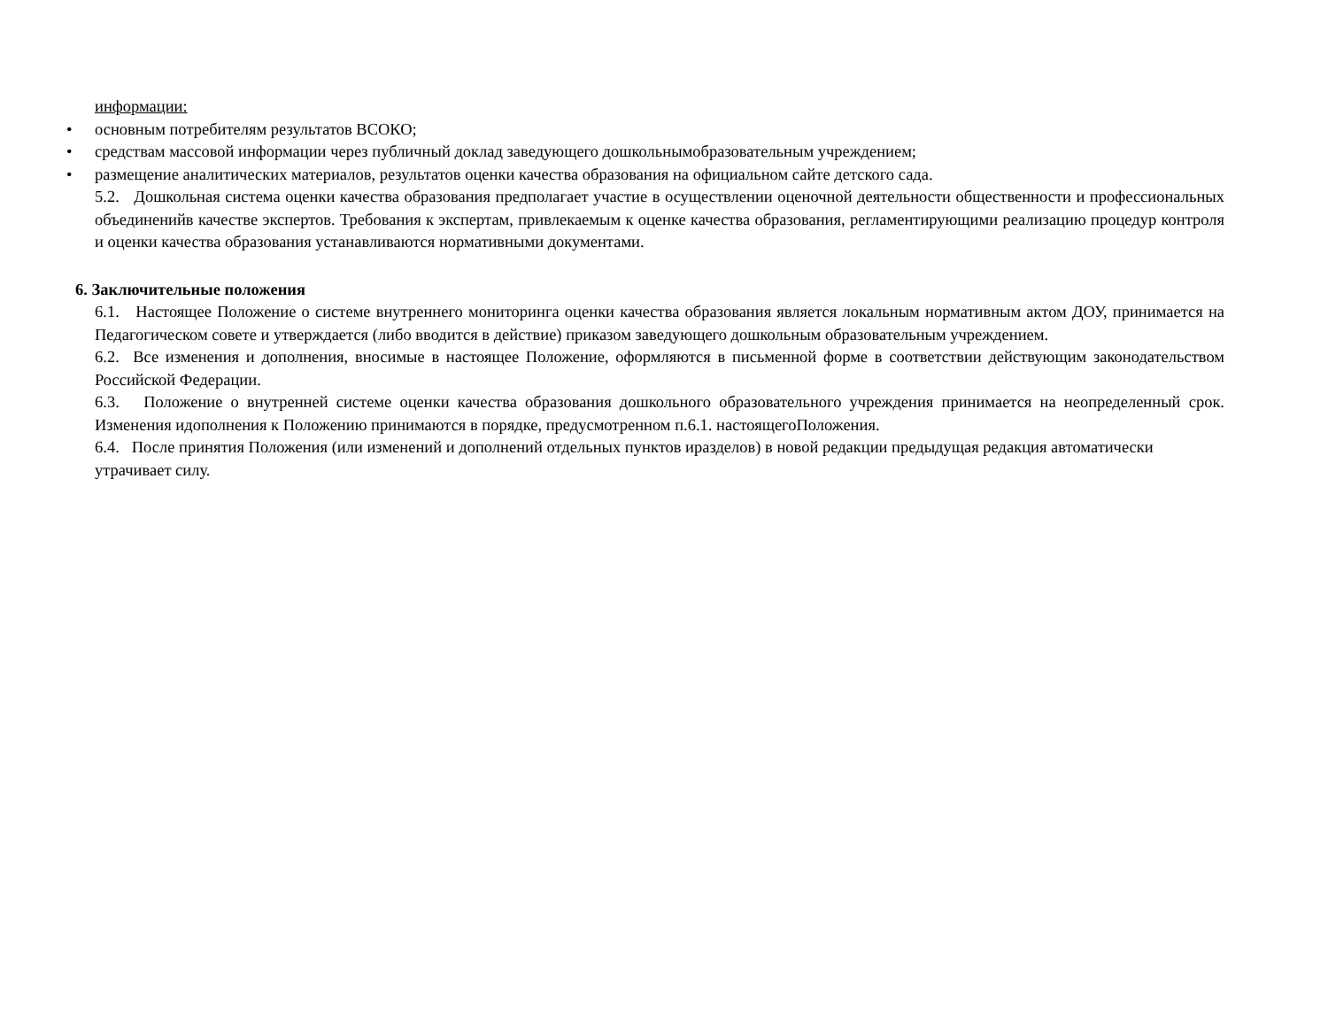информации:
• основным потребителям результатов ВСОКО;
• средствам массовой информации через публичный доклад заведующего дошкольнымобразовательным учреждением;
• размещение аналитических материалов, результатов оценки качества образования на официальном сайте детского сада.
5.2. Дошкольная система оценки качества образования предполагает участие в осуществлении оценочной деятельности общественности и профессиональных объединенийв качестве экспертов. Требования к экспертам, привлекаемым к оценке качества образования, регламентирующими реализацию процедур контроля и оценки качества образования устанавливаются нормативными документами.
6. Заключительные положения
6.1. Настоящее Положение о системе внутреннего мониторинга оценки качества образования является локальным нормативным актом ДОУ, принимается на Педагогическом совете и утверждается (либо вводится в действие) приказом заведующего дошкольным образовательным учреждением.
6.2. Все изменения и дополнения, вносимые в настоящее Положение, оформляются в письменной форме в соответствии действующим законодательством Российской Федерации.
6.3. Положение о внутренней системе оценки качества образования дошкольного образовательного учреждения принимается на неопределенный срок. Изменения идополнения к Положению принимаются в порядке, предусмотренном п.6.1. настоящегоПоложения.
6.4. После принятия Положения (или изменений и дополнений отдельных пунктов иразделов) в новой редакции предыдущая редакция автоматически утрачивает силу.